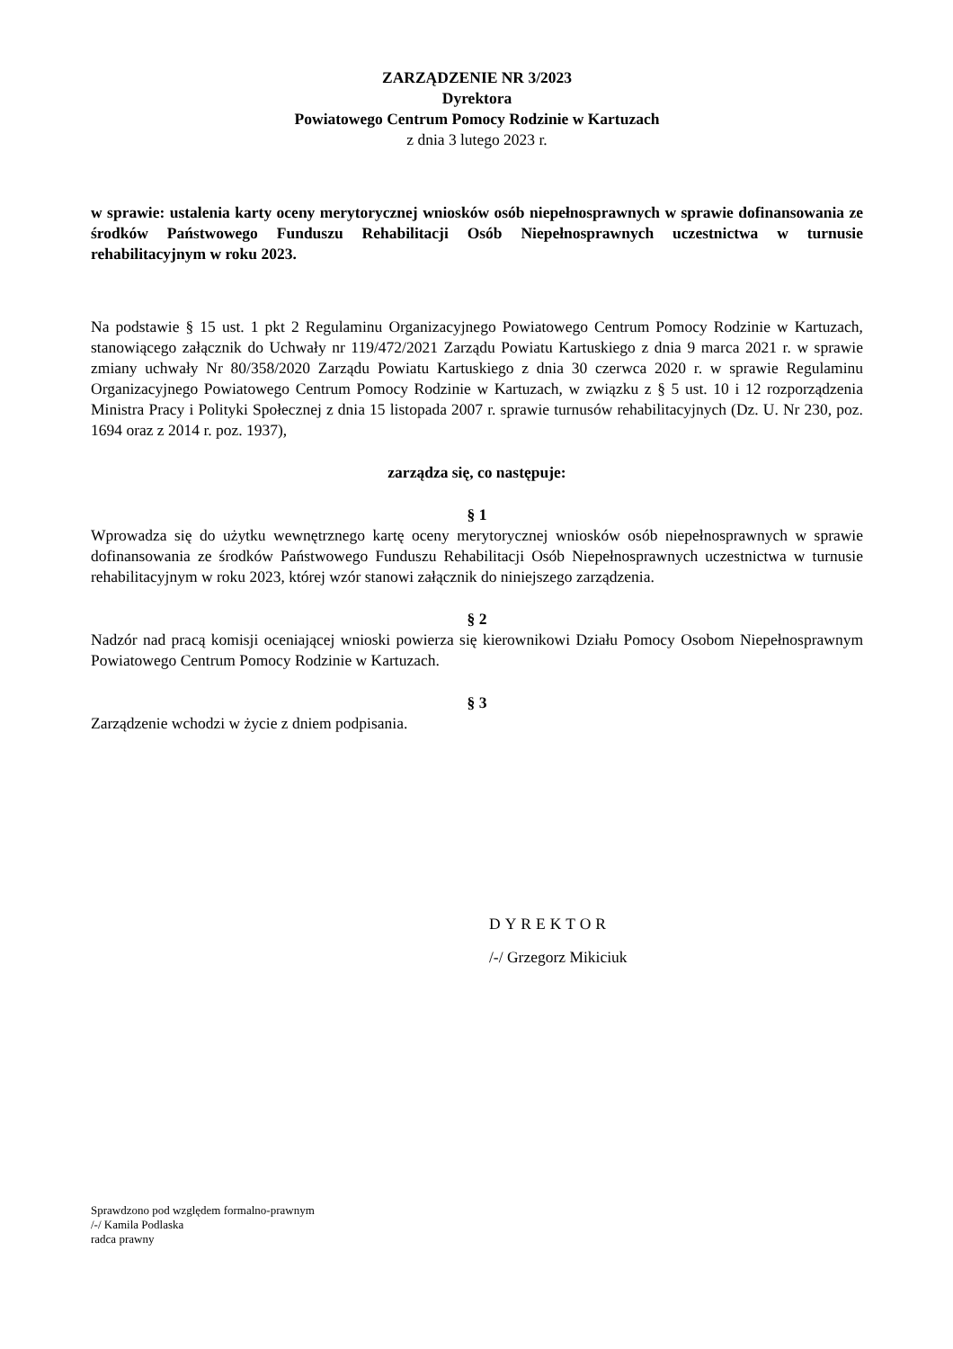ZARZĄDZENIE NR 3/2023
Dyrektora
Powiatowego Centrum Pomocy Rodzinie w Kartuzach
z dnia 3 lutego 2023 r.
w sprawie: ustalenia karty oceny merytorycznej wniosków osób niepełnosprawnych w sprawie dofinansowania ze środków Państwowego Funduszu Rehabilitacji Osób Niepełnosprawnych uczestnictwa w turnusie rehabilitacyjnym w roku 2023.
Na podstawie § 15 ust. 1 pkt 2 Regulaminu Organizacyjnego Powiatowego Centrum Pomocy Rodzinie w Kartuzach, stanowiącego załącznik do Uchwały nr 119/472/2021 Zarządu Powiatu Kartuskiego z dnia 9 marca 2021 r. w sprawie zmiany uchwały Nr 80/358/2020 Zarządu Powiatu Kartuskiego z dnia 30 czerwca 2020 r. w sprawie Regulaminu Organizacyjnego Powiatowego Centrum Pomocy Rodzinie w Kartuzach, w związku z § 5 ust. 10 i 12 rozporządzenia Ministra Pracy i Polityki Społecznej z dnia 15 listopada 2007 r. sprawie turnusów rehabilitacyjnych (Dz. U. Nr 230, poz. 1694 oraz z 2014 r. poz. 1937),
zarządza się, co następuje:
§ 1
Wprowadza się do użytku wewnętrznego kartę oceny merytorycznej wniosków osób niepełnosprawnych w sprawie dofinansowania ze środków Państwowego Funduszu Rehabilitacji Osób Niepełnosprawnych uczestnictwa w turnusie rehabilitacyjnym w roku 2023, której wzór stanowi załącznik do niniejszego zarządzenia.
§ 2
Nadzór nad pracą komisji oceniającej wnioski powierza się kierownikowi Działu Pomocy Osobom Niepełnosprawnym Powiatowego Centrum Pomocy Rodzinie w Kartuzach.
§ 3
Zarządzenie wchodzi w życie z dniem podpisania.
DYREKTOR
/-/ Grzegorz Mikiciuk
Sprawdzono pod względem formalno-prawnym
/-/ Kamila Podlaska
radca prawny